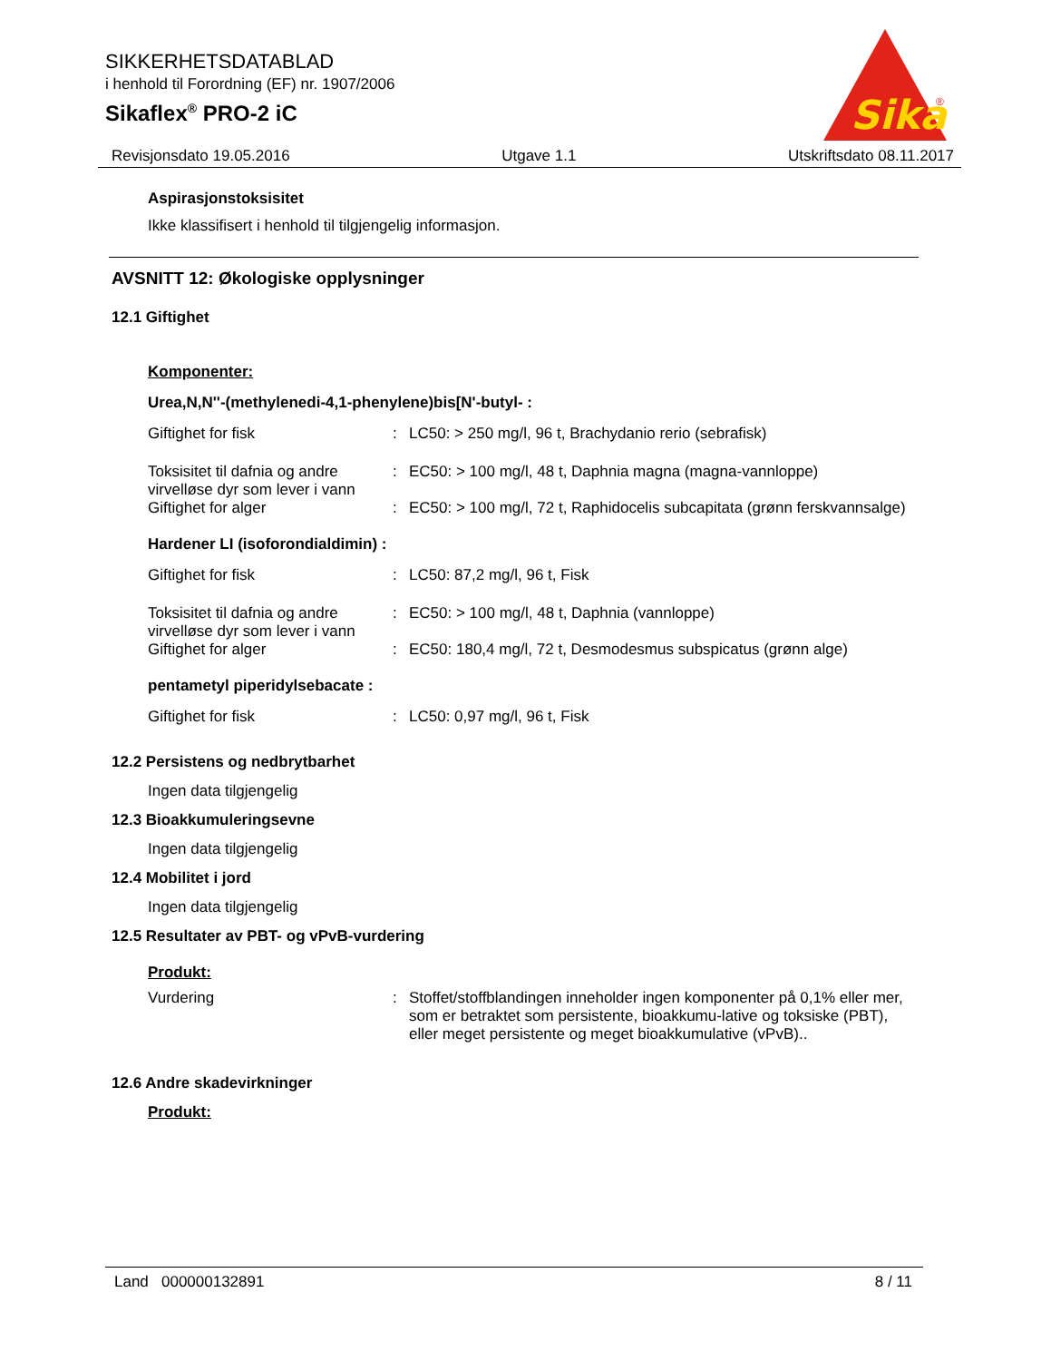SIKKERHETSDATABLAD
i henhold til Forordning (EF) nr. 1907/2006
Sikaflex<sup>®</sup> PRO-2 iC
Sika
®
Revisjonsdato 19.05.2016 Utgave 1.1 Utskriftsdato 08.11.2017
Aspirasjonstoksisitet
Ikke klassifisert i henhold til tilgjengelig informasjon.
AVSNITT 12: Økologiske opplysninger
12.1 Giftighet
Komponenter:
Urea,N,N''-(methylenedi-4,1-phenylene)bis[N'-butyl- :
Giftighet for fisk : LC50: > 250 mg/l, 96 t, Brachydanio rerio (sebrafisk)
Toksisitet til dafnia og andre virvelløse dyr som lever i vann
: EC50: > 100 mg/l, 48 t, Daphnia magna (magna-vannloppe)
Giftighet for alger : EC50: > 100 mg/l, 72 t, Raphidocelis subcapitata (grønn ferskvannsalge)
Hardener LI (isoforondialdimin) :
Giftighet for fisk : LC50: 87,2 mg/l, 96 t, Fisk
Toksisitet til dafnia og andre virvelløse dyr som lever i vann
: EC50: > 100 mg/l, 48 t, Daphnia (vannloppe)
Giftighet for alger : EC50: 180,4 mg/l, 72 t, Desmodesmus subspicatus (grønn alge)
pentametyl piperidylsebacate :
Giftighet for fisk : LC50: 0,97 mg/l, 96 t, Fisk
12.2 Persistens og nedbrytbarhet
Ingen data tilgjengelig
12.3 Bioakkumuleringsevne
Ingen data tilgjengelig
12.4 Mobilitet i jord
Ingen data tilgjengelig
12.5 Resultater av PBT- og vPvB-vurdering
Produkt:
Vurdering : Stoffet/stoffblandingen inneholder ingen komponenter på 0,1% eller mer, som er betraktet som persistente, bioakkumu-lative og toksiske (PBT), eller meget persistente og meget bioakkumulative (vPvB)..
12.6 Andre skadevirkninger
Produkt:
Land 000000132891 8 / 11